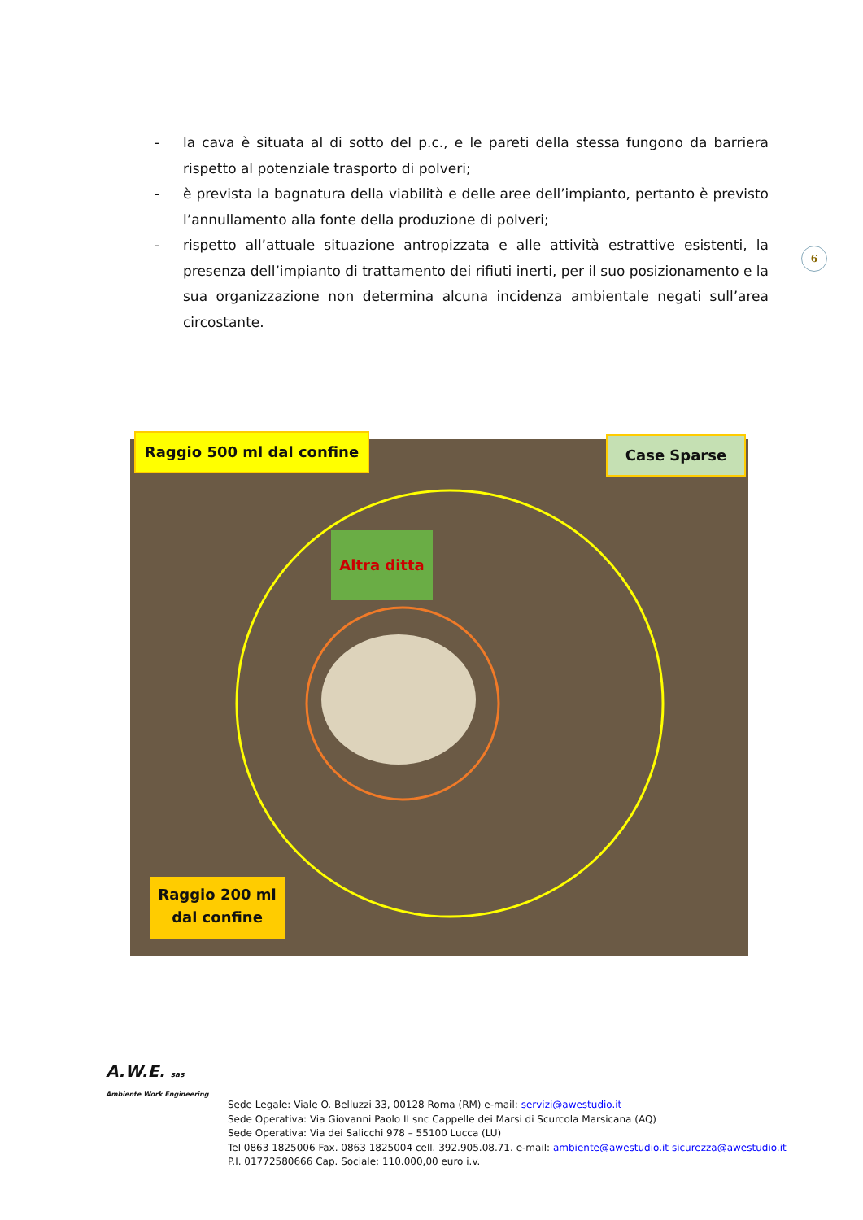- la cava è situata al di sotto del p.c., e le pareti della stessa fungono da barriera rispetto al potenziale trasporto di polveri;
- è prevista la bagnatura della viabilità e delle aree dell’impianto, pertanto è previsto l’annullamento alla fonte della produzione di polveri;
- rispetto all’attuale situazione antropizzata e alle attività estrattive esistenti, la presenza dell’impianto di trattamento dei rifiuti inerti, per il suo posizionamento e la sua organizzazione non determina alcuna incidenza ambientale negati sull’area circostante.
6
Raggio 500 ml dal confine Case Sparse
Altra ditta
Raggio 200 ml
dal confine
A.W.E. sas
Ambiente Work Engineering
Sede Legale: Viale O. Belluzzi 33, 00128 Roma (RM) e-mail: servizi@awestudio.it
Sede Operativa: Via Giovanni Paolo II snc Cappelle dei Marsi di Scurcola Marsicana (AQ)
Sede Operativa: Via dei Salicchi 978 – 55100 Lucca (LU)
Tel 0863 1825006 Fax. 0863 1825004 cell. 392.905.08.71. e-mail: ambiente@awestudio.it sicurezza@awestudio.it
P.I. 01772580666 Cap. Sociale: 110.000,00 euro i.v.